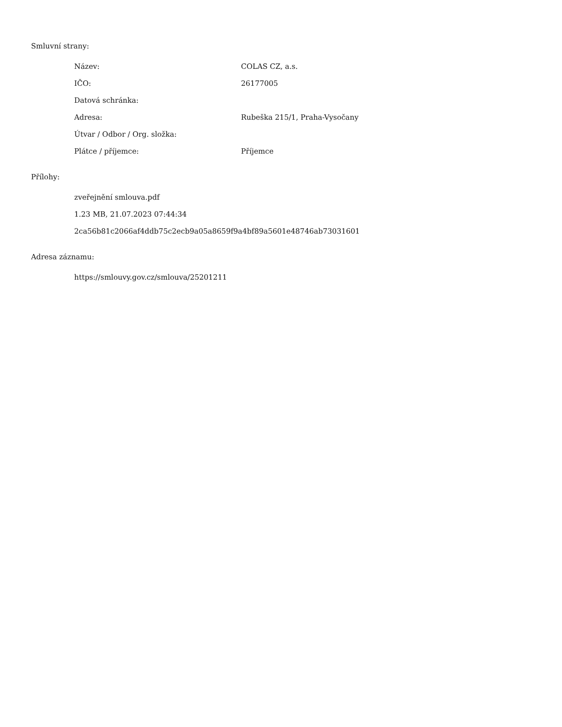Smluvní strany:
| Název: | COLAS CZ, a.s. |
| IČO: | 26177005 |
| Datová schránka: | |
| Adresa: | Rubeška 215/1, Praha-Vysočany |
| Útvar / Odbor / Org. složka: | |
| Plátce / příjemce: | Příjemce |
Přílohy:
zveřejnění smlouva.pdf
1.23 MB, 21.07.2023 07:44:34
2ca56b81c2066af4ddb75c2ecb9a05a8659f9a4bf89a5601e48746ab73031601
Adresa záznamu:
https://smlouvy.gov.cz/smlouva/25201211